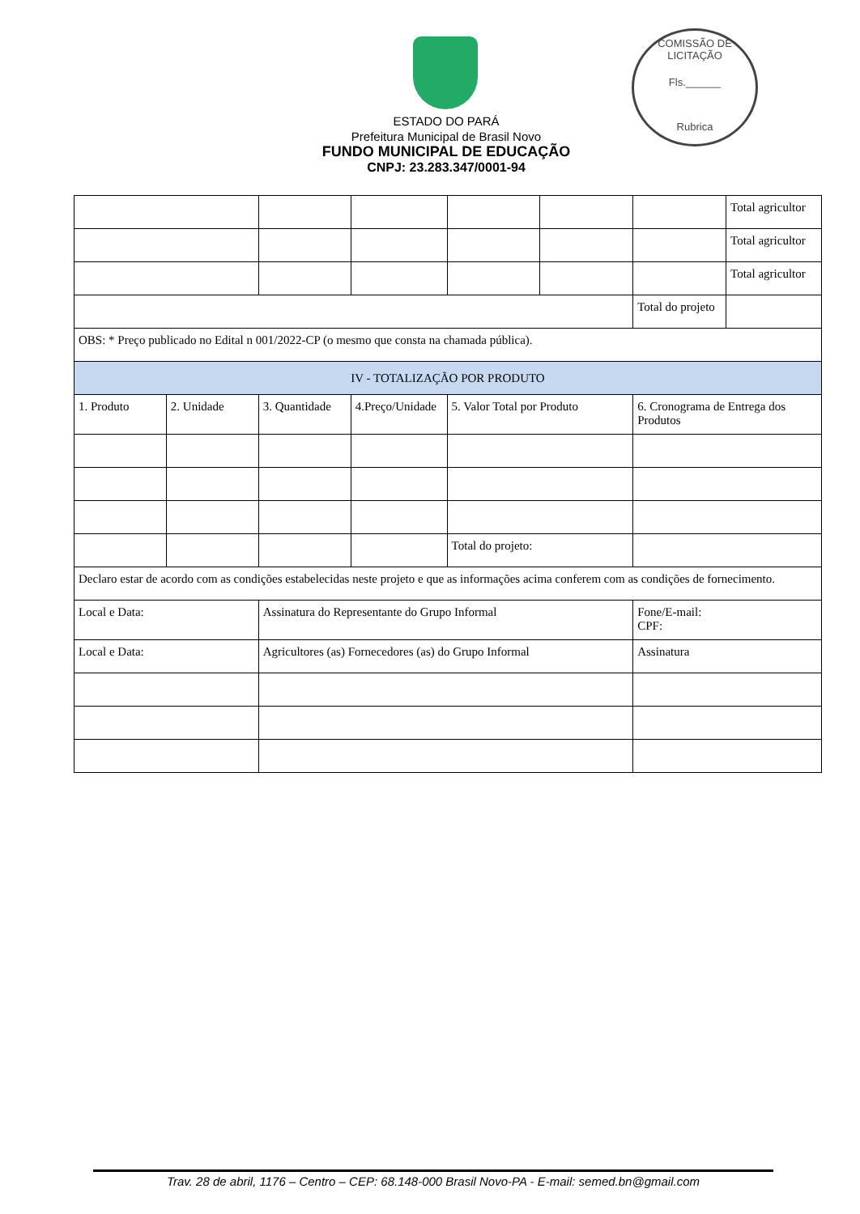COMISSÃO DE LICITAÇÃO
Fls.______
Rubrica
ESTADO DO PARÁ
Prefeitura Municipal de Brasil Novo
FUNDO MUNICIPAL DE EDUCAÇÃO
CNPJ: 23.283.347/0001-94
| | | | | | | | Total agricultor |
| | | | | | | | Total agricultor |
| | | | | | | | Total agricultor |
| | | | | | | Total do projeto | |
| OBS: * Preço publicado no Edital n 001/2022-CP (o mesmo que consta na chamada pública). | | | | | | | |
| IV - TOTALIZAÇÃO POR PRODUTO | | | | | | | |
| 1. Produto | 2. Unidade | 3. Quantidade | 4.Preço/Unidade | 5. Valor Total por Produto | | 6. Cronograma de Entrega dos Produtos | |
| | | | | Total do projeto: | | | |
| Declaro estar de acordo com as condições estabelecidas neste projeto e que as informações acima conferem com as condições de fornecimento. | | | | | | | |
| Local e Data: | | Assinatura do Representante do Grupo Informal | | | | Fone/E-mail: CPF: | |
| Local e Data: | | Agricultores (as) Fornecedores (as) do Grupo Informal | | | | Assinatura | |
Trav. 28 de abril, 1176 – Centro – CEP: 68.148-000 Brasil Novo-PA - E-mail: semed.bn@gmail.com